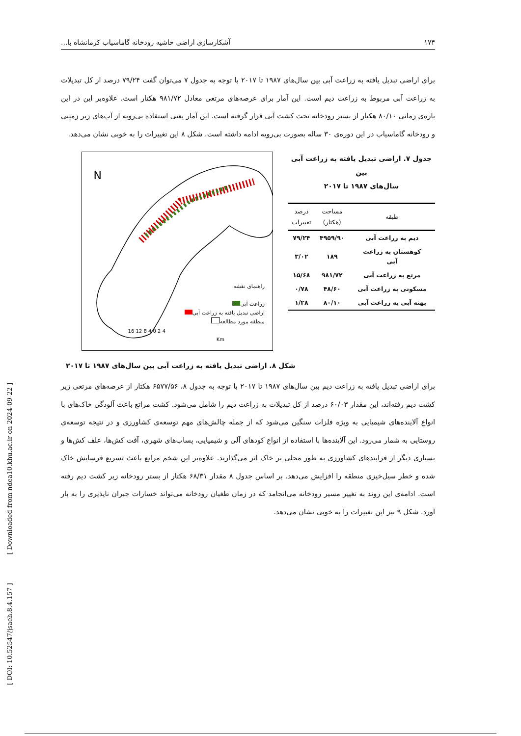[ DOI: 10.52547/jsaeh.8.4.157 ] [ Downloaded from ndea10.khu.ac.ir on 2024-09-22 ]
۱۷۴ آشکارسازی اراضی حاشیه رودخانه گاماسیاب کرمانشاه با...
برای اراضی تبدیل یافته به زراعت آبی بین سال‌های ۱۹۸۷ تا ۲۰۱۷ با توجه به جدول ۷ می‌توان گفت ۷۹/۲۴ درصد از کل تبدیلات به زراعت آبی مربوط به زراعت دیم است. این آمار برای عرصه‌های مرتعی معادل ۹۸۱/۷۲ هکتار است. علاوه‌بر این در این بازه‌ی زمانی ۸۰/۱۰ هکتار از بستر رودخانه تحت کشت آبی قرار گرفته است. این آمار یعنی استفاده بی‌رویه از آب‌های زیر زمینی و رودخانه گاماسیاب در این دوره‌ی ۳۰ ساله بصورت بی‌رویه ادامه داشته است. شکل ۸ این تغییرات را به خوبی نشان می‌دهد.
جدول ۷. اراضی تبدیل یافته به زراعت آبی بین
سال‌های ۱۹۸۷ تا ۲۰۱۷
| طبقه | مساحت (هکتار) | درصد تغییرات |
| --- | --- | --- |
| دیم به زراعت آبی | ۴۹۵۹/۹۰ | ۷۹/۲۴ |
| کوهستان به زراعت آبی | ۱۸۹ | ۳/۰۲ |
| مرتع به زراعت آبی | ۹۸۱/۷۲ | ۱۵/۶۸ |
| مسکونی به زراعت آبی | ۴۸/۶۰ | ۰/۷۸ |
| پهنه آبی به زراعت آبی | ۸۰/۱۰ | ۱/۲۸ |
N
4 2 0 4 8 12 16
Km
راهنمای نقشه
زراعت آبی
اراضی تبدیل یافته به زراعت آبی
منطقه مورد مطالعه
شکل ۸. اراضی تبدیل یافته به زراعت آبی بین سال‌های ۱۹۸۷ تا ۲۰۱۷
برای اراضی تبدیل یافته به زراعت دیم بین سال‌های ۱۹۸۷ تا ۲۰۱۷ با توجه به جدول ۸، ۶۵۷۷/۵۶ هکتار از عرصه‌های مرتعی زیر کشت دیم رفته‌اند، این مقدار ۶۰/۰۳ درصد از کل تبدیلات به زراعت دیم را شامل می‌شود. کشت مراتع باعث آلودگی خاک‌های با انواع آلاینده‌های شیمیایی به ویژه فلزات سنگین می‌شود که از جمله چالش‌های مهم توسعه‌ی کشاورزی و در نتیجه توسعه‌ی روستایی به شمار می‌رود. این آلاینده‌ها با استفاده از انواع کودهای آلی و شیمیایی، پساب‌های شهری، آفت کش‌ها، علف کش‌ها و بسیاری دیگر از فرایندهای کشاورزی به طور محلی بر خاک اثر می‌گذارند. علاوه‌بر این شخم مراتع باعث تسریع فرسایش خاک شده و خطر سیل‌خیزی منطقه را افزایش می‌دهد. بر اساس جدول ۸ مقدار ۶۸/۳۱ هکتار از بستر رودخانه زیر کشت دیم رفته است. ادامه‌ی این روند به تغییر مسیر رودخانه می‌انجامد که در زمان طغیان رودخانه می‌تواند خسارات جبران ناپذیری را به بار آورد. شکل ۹ نیز این تغییرات را به خوبی نشان می‌دهد.